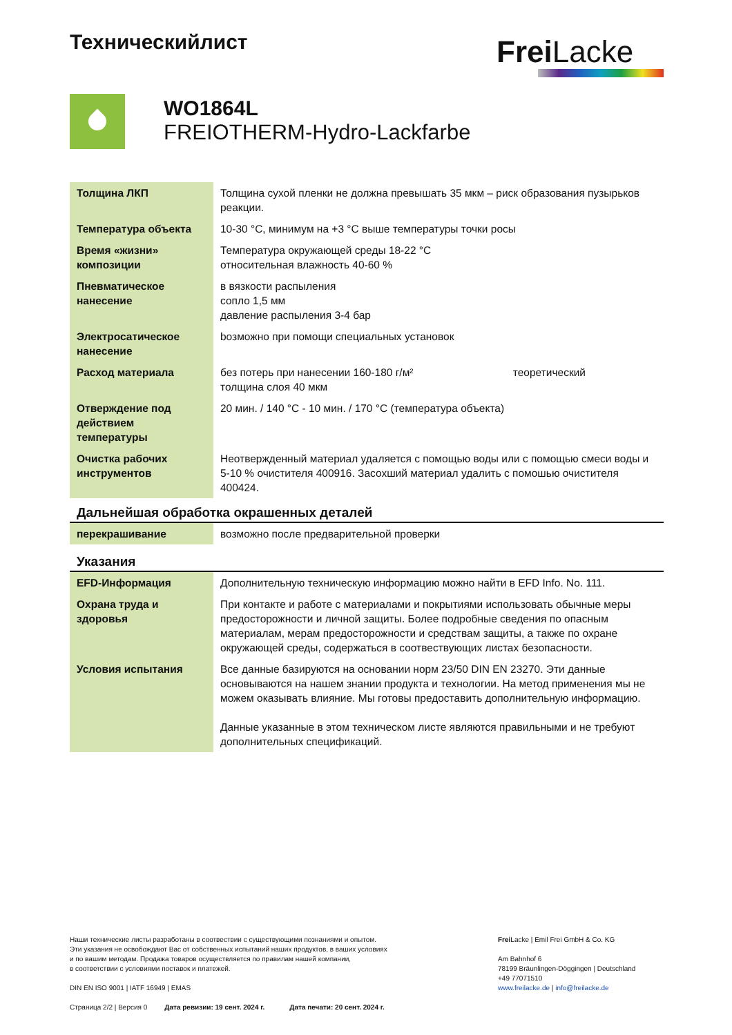Техническийлист
Frei Lacke
WO1864L
FREIOTHERM-Hydro-Lackfarbe
| Толщина ЛКП | Толщина сухой пленки не должна превышать 35 мкм – риск образования пузырьков реакции. |
| Температура объекта | 10-30 °C, минимум на +3 °C выше температуры точки росы |
| Время «жизни» композиции | Температура окружающей среды 18-22 °C относительная влажность 40-60 % |
| Пневматическое нанесение | в вязкости распыления сопло 1,5 мм давление распыления 3-4 бар |
| Электросатическое нанесение | bозможно при помощи специальных установок |
| Расход материала | без потерь при нанесении 160-180 г/м² теоретический толщина слоя 40 мкм |
| Отверждение под действием температуры | 20 мин. / 140 °C - 10 мин. / 170 °C (температура объекта) |
| Очистка рабочих инструментов | Неотвержденный материал удаляется с помощью воды или с помощью смеси воды и 5-10 % очистителя 400916. Засохший материал удалить с помошью очистителя 400424. |
Дальнейшая обработка окрашенных деталей
| перекрашивание | возможно после предварительной проверки |
Указания
| EFD-Информация | Дополнительную техническую информацию можно найти в EFD Info. No. 111. |
| Охрана труда и здоровья | При контакте и работе с материалами и покрытиями использовать обычные меры предосторожности и личной защиты. Более подробные сведения по опасным материалам, мерам предосторожности и средствам защиты, а также по охране окружающей среды, содержаться в соотвествующих листах безопасности. |
| Условия испытания | Все данные базируются на основании норм 23/50 DIN EN 23270. Эти данные основываются на нашем знании продукта и технологии. На метод применения мы не можем оказывать влияние. Мы готовы предоставить дополнительную информацию. Данные указанные в этом техническом листе являются правильными и не требуют дополнительных спецификаций. |
Наши технические листы разработаны в соотвествии с существующими познаниями и опытом.
Эти указания не освобождают Вас от собственных испытаний наших продуктов, в ваших условиях
и по вашим методам. Продажа товаров осуществляется по правилам нашей компании,
в соответствии с условиями поставок и платежей.
DIN EN ISO 9001 | IATF 16949 | EMAS
Страница 2/2 | Версия 0 Дата ревизии: 19 сент. 2024 г. Дата печати: 20 сент. 2024 г.
Frei Lacke | Emil Frei GmbH & Co. KG
Am Bahnhof 6
78199 Bräunlingen-Döggingen | Deutschland
+49 77071510
www.freilacke.de | info@freilacke.de